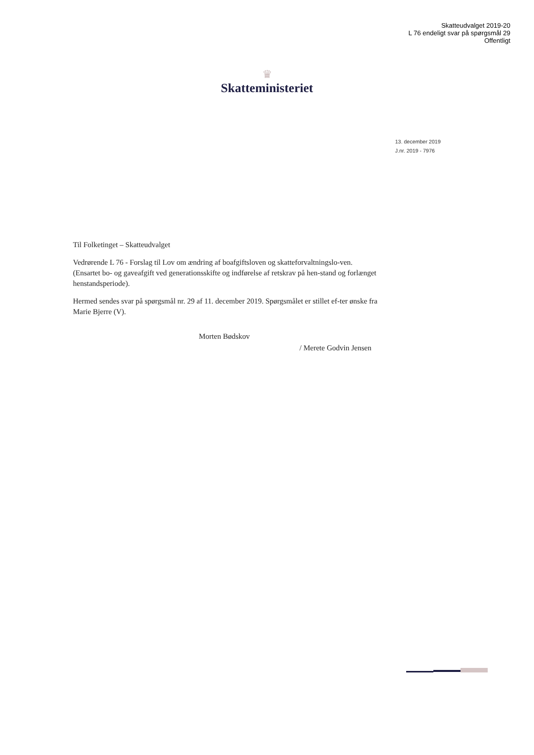Skatteudvalget 2019-20
L 76 endeligt svar på spørgsmål 29
Offentligt
♛
Skatteministeriet
13. december 2019
J.nr. 2019 - 7976
Til Folketinget – Skatteudvalget
Vedrørende L 76 - Forslag til Lov om ændring af boafgiftsloven og skatteforvaltningslo-ven. (Ensartet bo- og gaveafgift ved generationsskifte og indførelse af retskrav på hen-stand og forlænget henstandsperiode).
Hermed sendes svar på spørgsmål nr. 29 af 11. december 2019. Spørgsmålet er stillet ef-ter ønske fra Marie Bjerre (V).
Morten Bødskov
/ Merete Godvin Jensen